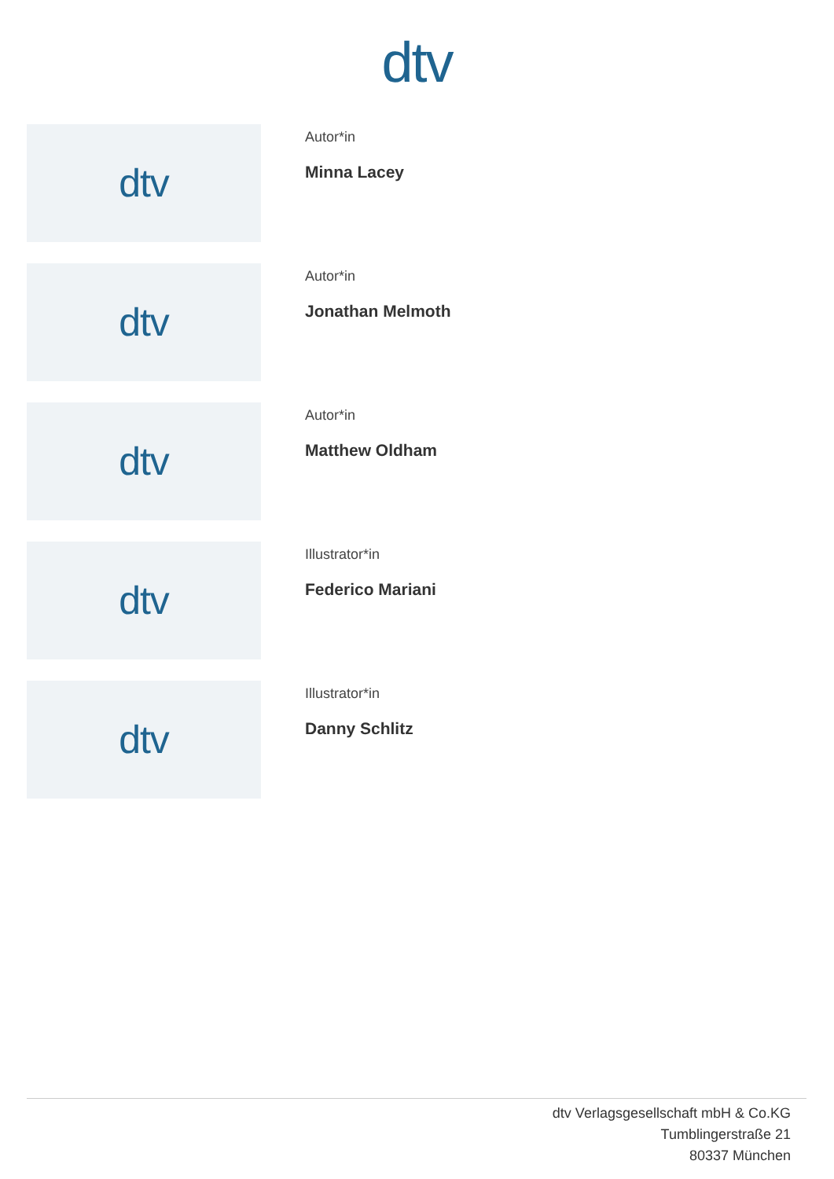dtv
dtv
Autor*in
Minna Lacey
dtv
Autor*in
Jonathan Melmoth
dtv
Autor*in
Matthew Oldham
dtv
Illustrator*in
Federico Mariani
dtv
Illustrator*in
Danny Schlitz
dtv Verlagsgesellschaft mbH & Co.KG
Tumblingerstraße 21
80337 München